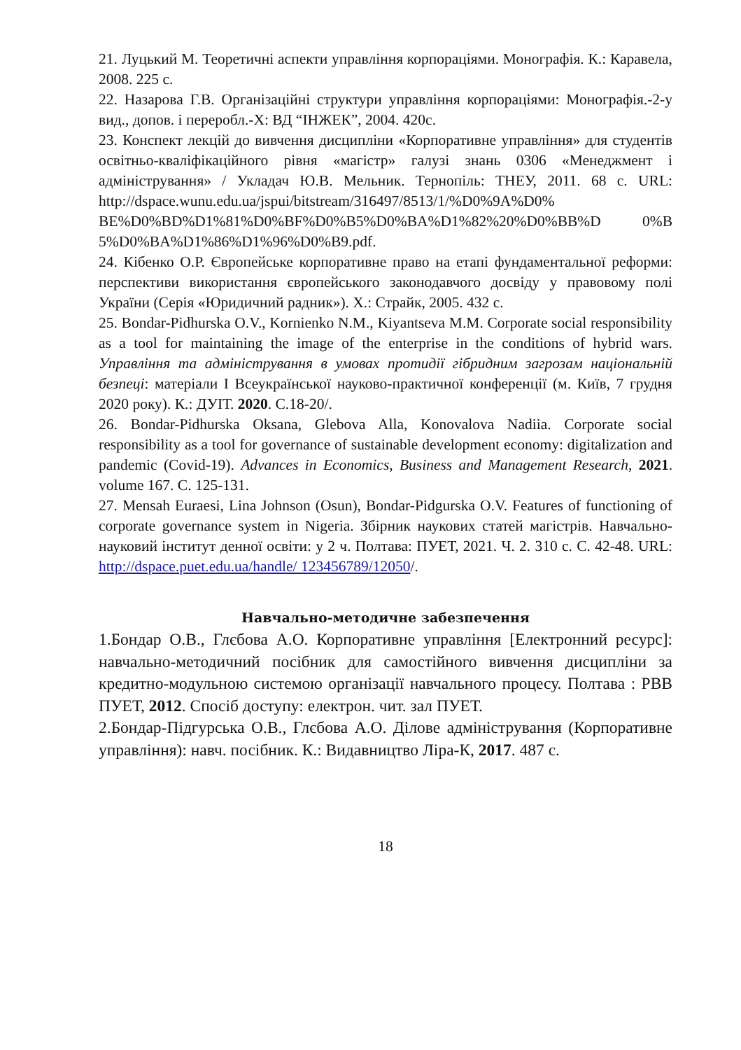21. Луцький М. Теоретичні аспекти управління корпораціями. Монографія. К.: Каравела, 2008. 225 с.
22. Назарова Г.В. Організаційні структури управління корпораціями: Монографія.-2-у вид., допов. і переробл.-Х: ВД “ІНЖЕК”, 2004. 420с.
23. Конспект лекцій до вивчення дисципліни «Корпоративне управління» для студентів освітньо-кваліфікаційного рівня «магістр» галузі знань 0306 «Менеджмент і адміністрування» / Укладач Ю.В. Мельник. Тернопіль: ТНЕУ, 2011. 68 с. URL: http://dspace.wunu.edu.ua/jspui/bitstream/316497/8513/1/%D0%9A%D0% BE%D0%BD%D1%81%D0%BF%D0%B5%D0%BA%D1%82%20%D0%BB%D 0%B 5%D0%BA%D1%86%D1%96%D0%B9.pdf.
24. Кібенко О.Р. Європейське корпоративне право на етапі фундаментальної реформи: перспективи використання європейського законодавчого досвіду у правовому полі України (Серія «Юридичний радник»). Х.: Страйк, 2005. 432 с.
25. Bondar-Pidhurska O.V., Kornienko N.M., Kiyantseva M.M. Corporate social responsibility as a tool for maintaining the image of the enterprise in the conditions of hybrid wars. Управління та адміністрування в умовах протидії гібридним загрозам національній безпеці: матеріали І Всеукраїнської науково-практичної конференції (м. Київ, 7 грудня 2020 року). К.: ДУІТ. 2020. С.18-20/.
26. Bondar-Pidhurska Oksana, Glebova Alla, Konovalova Nadiia. Corporate social responsibility as a tool for governance of sustainable development economy: digitalization and pandemic (Covid-19). Advances in Economics, Business and Management Research, 2021. volume 167. С. 125-131.
27. Mensah Euraesi, Lina Johnson (Osun), Bondar-Pidgurska O.V. Features of functioning of corporate governance system in Nigeria. Збірник наукових статей магістрів. Навчально-науковий інститут денної освіти: у 2 ч. Полтава: ПУЕТ, 2021. Ч. 2. 310 с. С. 42-48. URL: http://dspace.puet.edu.ua/handle/ 123456789/12050/.
Навчально-методичне забезпечення
1.Бондар О.В., Глєбова А.О. Корпоративне управління [Електронний ресурс]: навчально-методичний посібник для самостійного вивчення дисципліни за кредитно-модульною системою організації навчального процесу. Полтава : РВВ ПУЕТ, 2012. Спосіб доступу: електрон. чит. зал ПУЕТ.
2.Бондар-Підгурська О.В., Глєбова А.О. Ділове адміністрування (Корпоративне управління): навч. посібник. К.: Видавництво Ліра-К, 2017. 487 с.
18